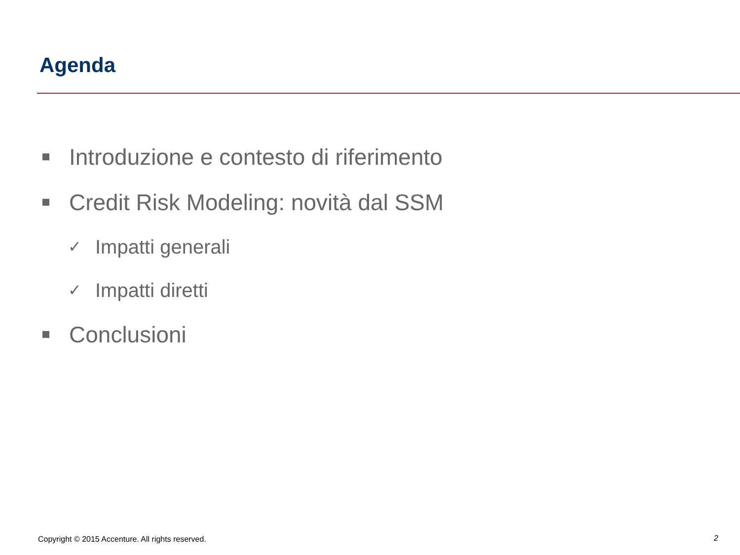Agenda
Introduzione e contesto di riferimento
Credit Risk Modeling: novità dal SSM
✓ Impatti generali
✓ Impatti diretti
Conclusioni
Copyright © 2015 Accenture. All rights reserved.
2